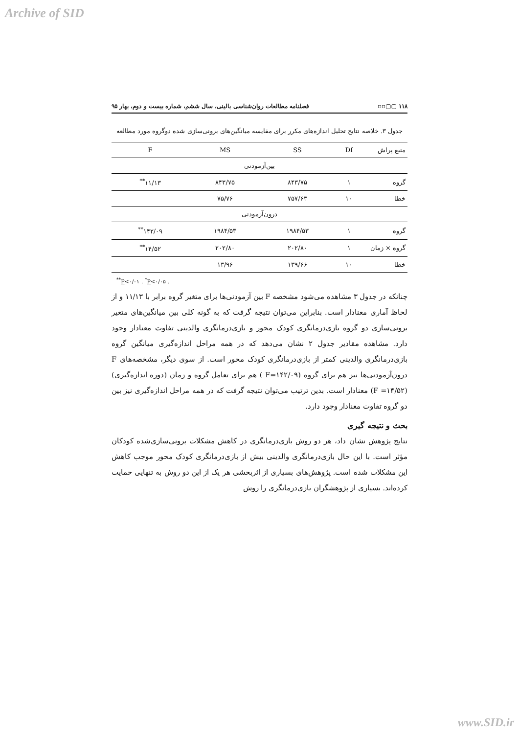Archive of SID
۱۱۸ ▢▢▫▫ فصلنامه مطالعات روان‌شناسی بالینی، سال ششم، شماره بیست و دوم، بهار ۹۵
جدول ۳. خلاصه نتایج تحلیل اندازه‌های مکرر برای مقایسه میانگین‌های برونی‌سازی شده دوگروه مورد مطالعه
| منبع پراش | Df | SS | MS | F |
| --- | --- | --- | --- | --- |
| بین‌آزمودنی | | | | |
| گروه | ۱ | ۸۴۳/۷۵ | ۸۴۳/۷۵ | ۱۱/۱۳<sup>**</sup> |
| خطا | ۱۰ | ۷۵۷/۶۳ | ۷۵/۷۶ | |
| درون‌آزمودنی | | | | |
| گروه | ۱ | ۱۹۸۴/۵۳ | ۱۹۸۴/۵۳ | ۱۴۲/۰۹<sup>**</sup> |
| گروه × زمان | ۱ | ۲۰۲/۸۰ | ۲۰۲/۸۰ | ۱۴/۵۲<sup>**</sup> |
| خطا | ۱۰ | ۱۳۹/۶۶ | ۱۳/۹۶ | |
<sup>**</sup> P<۰/۰۱ . <sup>*</sup>P<۰/۰۵ .
چنانکه در جدول ۳ مشاهده می‌شود مشخصه F بین آزمودنی‌ها برای متغیر گروه برابر با ۱۱/۱۳ و از لحاظ آماری معنادار است. بنابراین می‌توان نتیجه گرفت که به گونه کلی بین میانگین‌های متغیر برونی‌سازی دو گروه بازی‌درمانگری کودک محور و بازی‌درمانگری والدینی تفاوت معنادار وجود دارد. مشاهده مقادیر جدول ۲ نشان می‌دهد که در همه مراحل اندازه‌گیری میانگین گروه بازی‌درمانگری والدینی کمتر از بازی‌درمانگری کودک محور است. از سوی دیگر، مشخصه‌های F درون‌آزمودنی‌ها نیز هم برای گروه (F=۱۴۲/۰۹ ) هم برای تعامل گروه و زمان (دوره اندازه‌گیری) (F =۱۴/۵۲) معنادار است. بدین ترتیب می‌توان نتیجه گرفت که در همه مراحل اندازه‌گیری نیز بین دو گروه تفاوت معنادار وجود دارد.
بحث و نتیجه گیری
نتایج پژوهش نشان داد، هر دو روش بازی‌درمانگری در کاهش مشکلات برونی‌سازی‌شده کودکان مؤثر است. با این حال بازی‌درمانگری والدینی بیش از بازی‌درمانگری کودک محور موجب کاهش این مشکلات شده است. پژوهش‌های بسیاری از اثربخشی هر یک از این دو روش به تنهایی حمایت کرده‌اند. بسیاری از پژوهشگران بازی‌درمانگری را روش
www.SID.ir